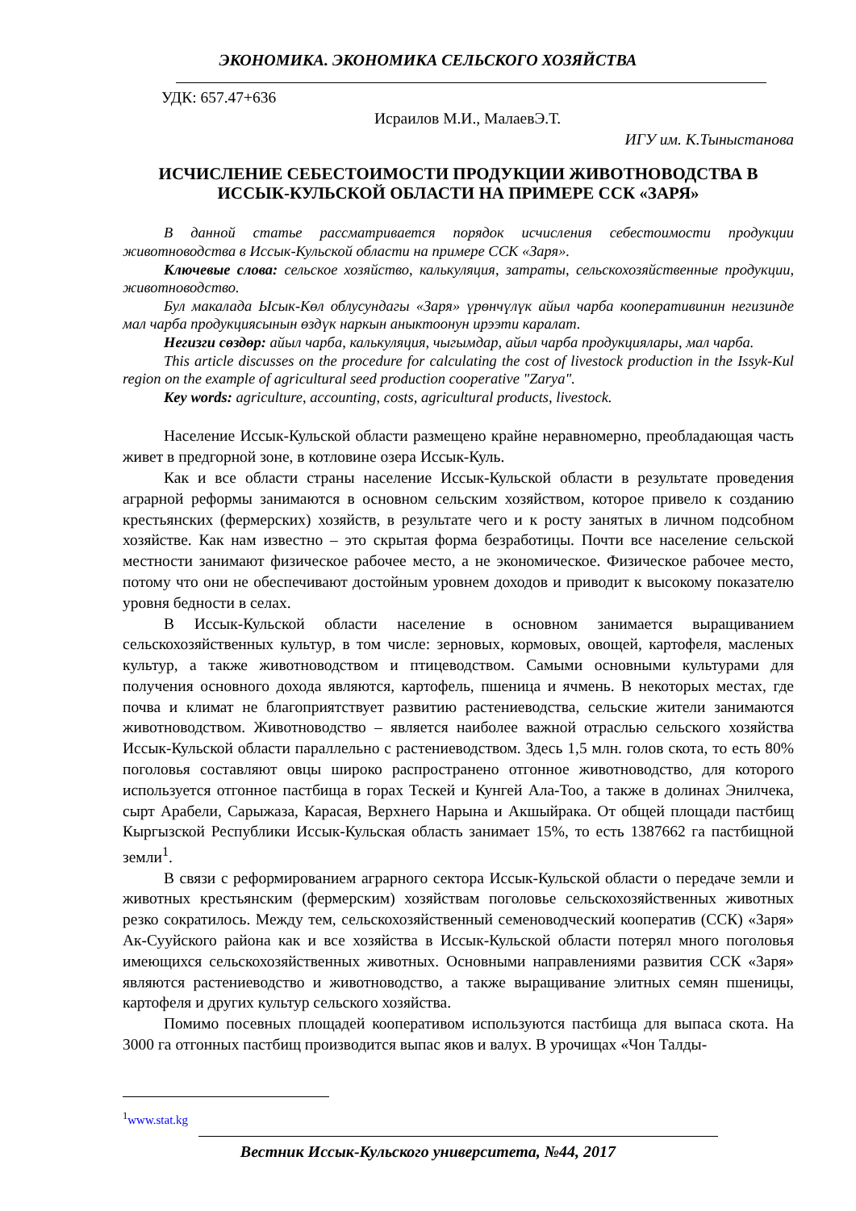ЭКОНОМИКА. ЭКОНОМИКА СЕЛЬСКОГО ХОЗЯЙСТВА
УДК: 657.47+636
Исраилов М.И., МалаевЭ.Т.
ИГУ им. К.Тыныстанова
ИСЧИСЛЕНИЕ СЕБЕСТОИМОСТИ ПРОДУКЦИИ ЖИВОТНОВОДСТВА В
ИССЫК-КУЛЬСКОЙ ОБЛАСТИ НА ПРИМЕРЕ ССК «ЗАРЯ»
В данной статье рассматривается порядок исчисления себестоимости продукции животноводства в Иссык-Кульской области на примере ССК «Заря».
Ключевые слова: сельское хозяйство, калькуляция, затраты, сельскохозяйственные продукции, животноводство.
Бул макалада Ысык-Көл облусундагы «Заря» үрөнчүлүк айыл чарба кооперативинин негизинде мал чарба продукциясынын өздүк наркын аныктоонун ирээти каралат.
Негизги сөздөр: айыл чарба, калькуляция, чыгымдар, айыл чарба продукциялары, мал чарба.
This article discusses on the procedure for calculating the cost of livestock production in the Issyk-Kul region on the example of agricultural seed production cooperative "Zarya".
Key words: agriculture, accounting, costs, agricultural products, livestock.
Население Иссык-Кульской области размещено крайне неравномерно, преобладающая часть живет в предгорной зоне, в котловине озера Иссык-Куль.
Как и все области страны население Иссык-Кульской области в результате проведения аграрной реформы занимаются в основном сельским хозяйством, которое привело к созданию крестьянских (фермерских) хозяйств, в результате чего и к росту занятых в личном подсобном хозяйстве. Как нам известно – это скрытая форма безработицы. Почти все население сельской местности занимают физическое рабочее место, а не экономическое. Физическое рабочее место, потому что они не обеспечивают достойным уровнем доходов и приводит к высокому показателю уровня бедности в селах.
В Иссык-Кульской области население в основном занимается выращиванием сельскохозяйственных культур, в том числе: зерновых, кормовых, овощей, картофеля, масленых культур, а также животноводством и птицеводством. Самыми основными культурами для получения основного дохода являются, картофель, пшеница и ячмень. В некоторых местах, где почва и климат не благоприятствует развитию растениеводства, сельские жители занимаются животноводством. Животноводство – является наиболее важной отраслью сельского хозяйства Иссык-Кульской области параллельно с растениеводством. Здесь 1,5 млн. голов скота, то есть 80% поголовья составляют овцы широко распространено отгонное животноводство, для которого используется отгонное пастбища в горах Тескей и Кунгей Ала-Тоо, а также в долинах Энилчека, сырт Арабели, Сарыжаза, Карасая, Верхнего Нарына и Акшыйрака. От общей площади пастбищ Кыргызской Республики Иссык-Кульская область занимает 15%, то есть 1387662 га пастбищной земли<sup>1</sup>.
В связи с реформированием аграрного сектора Иссык-Кульской области о передаче земли и животных крестьянским (фермерским) хозяйствам поголовье сельскохозяйственных животных резко сократилось. Между тем, сельскохозяйственный семеноводческий кооператив (ССК) «Заря» Ак-Сууйского района как и все хозяйства в Иссык-Кульской области потерял много поголовья имеющихся сельскохозяйственных животных. Основными направлениями развития ССК «Заря» являются растениеводство и животноводство, а также выращивание элитных семян пшеницы, картофеля и других культур сельского хозяйства.
Помимо посевных площадей кооперативом используются пастбища для выпаса скота. На 3000 га отгонных пастбищ производится выпас яков и валух. В урочищах «Чон Талды-
<sup>1</sup> www.stat.kg
Вестник Иссык-Кульского университета, №44, 2017